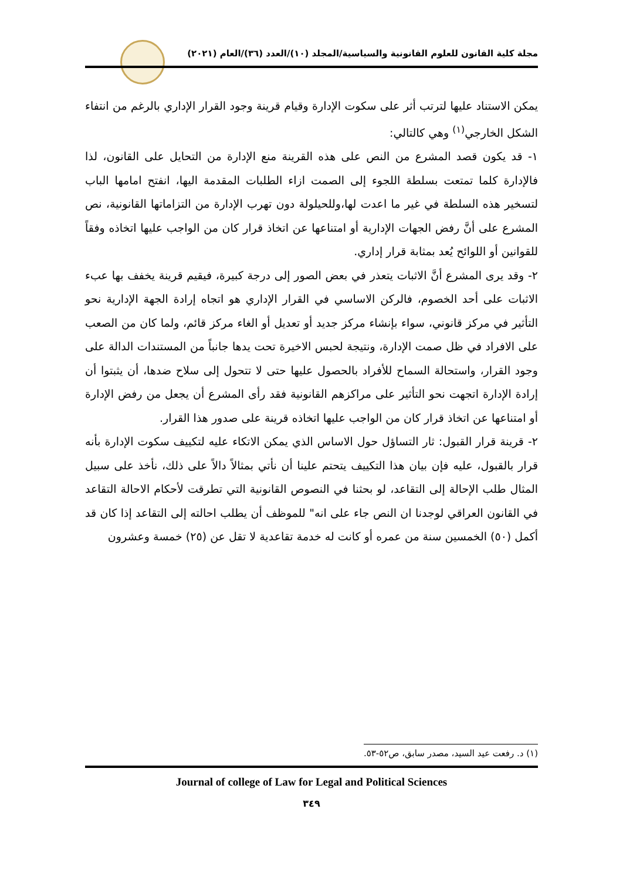مجلة كلية القانون للعلوم القانونية والسياسية/المجلد (١٠)/العدد (٣٦)/العام (٢٠٢١)
يمكن الاستناد عليها لترتب أثر على سكوت الإدارة وقيام قرينة وجود القرار الإداري بالرغم من انتفاء الشكل الخارجي<sup>(١)</sup> وهي كالتالي:
١- قد يكون قصد المشرع من النص على هذه القرينة منع الإدارة من التحايل على القانون، لذا فالإدارة كلما تمتعت بسلطة اللجوء إلى الصمت ازاء الطلبات المقدمة اليها، انفتح امامها الباب لتسخير هذه السلطة في غير ما اعدت لها،وللحيلولة دون تهرب الإدارة من التزاماتها القانونية، نص المشرع على أنَّ رفض الجهات الإدارية أو امتناعها عن اتخاذ قرار كان من الواجب عليها اتخاذه وفقاً للقوانين أو اللوائح يُعد بمثابة قرار إداري.
٢- وقد يرى المشرع أنَّ الاثبات يتعذر في بعض الصور إلى درجة كبيرة، فيقيم قرينة يخفف بها عبء الاثبات على أحد الخصوم، فالركن الاساسي في القرار الإداري هو اتجاه إرادة الجهة الإدارية نحو التأثير في مركز قانوني، سواء بإنشاء مركز جديد أو تعديل أو الغاء مركز قائم، ولما كان من الصعب على الافراد في ظل صمت الإدارة، ونتيجة لحبس الاخيرة تحت يدها جانباً من المستندات الدالة على وجود القرار، واستحالة السماح للأفراد بالحصول عليها حتى لا تتحول إلى سلاح ضدها، أن يثبتوا أن إرادة الإدارة اتجهت نحو التأثير على مراكزهم القانونية فقد رأى المشرع أن يجعل من رفض الإدارة أو امتناعها عن اتخاذ قرار كان من الواجب عليها اتخاذه قرينة على صدور هذا القرار.
٢- قرينة قرار القبول: ثار التساؤل حول الاساس الذي يمكن الاتكاء عليه لتكييف سكوت الإدارة بأنه قرار بالقبول، عليه فإن بيان هذا التكييف يتحتم علينا أن نأتي بمثالاً دالاً على ذلك، نأخذ على سبيل المثال طلب الإحالة إلى التقاعد، لو بحثنا في النصوص القانونية التي تطرقت لأحكام الاحالة التقاعد في القانون العراقي لوجدنا ان النص جاء على انه" للموظف أن يطلب احالته إلى التقاعد إذا كان قد أكمل (٥٠) الخمسين سنة من عمره أو كانت له خدمة تقاعدية لا تقل عن (٢٥) خمسة وعشرون
(١) د. رفعت عيد السيد، مصدر سابق، ص٥٢-٥٣.
Journal of college of Law for Legal and Political Sciences
٣٤٩